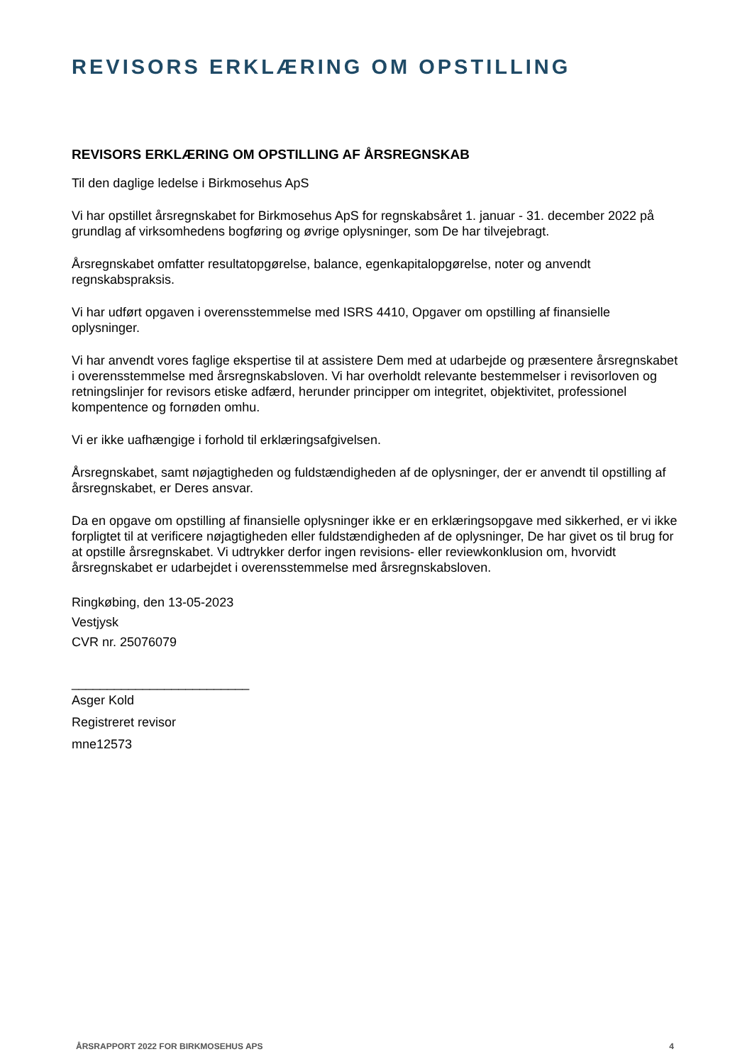REVISORS ERKLÆRING OM OPSTILLING
REVISORS ERKLÆRING OM OPSTILLING AF ÅRSREGNSKAB
Til den daglige ledelse i Birkmosehus ApS
Vi har opstillet årsregnskabet for Birkmosehus ApS for regnskabsåret 1. januar - 31. december 2022 på grundlag af virksomhedens bogføring og øvrige oplysninger, som De har tilvejebragt.
Årsregnskabet omfatter resultatopgørelse, balance, egenkapitalopgørelse, noter og anvendt regnskabspraksis.
Vi har udført opgaven i overensstemmelse med ISRS 4410, Opgaver om opstilling af finansielle oplysninger.
Vi har anvendt vores faglige ekspertise til at assistere Dem med at udarbejde og præsentere årsregnskabet i overensstemmelse med årsregnskabsloven. Vi har overholdt relevante bestemmelser i revisorloven og retningslinjer for revisors etiske adfærd, herunder principper om integritet, objektivitet, professionel kompentence og fornøden omhu.
Vi er ikke uafhængige i forhold til erklæringsafgivelsen.
Årsregnskabet, samt nøjagtigheden og fuldstændigheden af de oplysninger, der er anvendt til opstilling af årsregnskabet, er Deres ansvar.
Da en opgave om opstilling af finansielle oplysninger ikke er en erklæringsopgave med sikkerhed, er vi ikke forpligtet til at verificere nøjagtigheden eller fuldstændigheden af de oplysninger, De har givet os til brug for at opstille årsregnskabet. Vi udtrykker derfor ingen revisions- eller reviewkonklusion om, hvorvidt årsregnskabet er udarbejdet i overensstemmelse med årsregnskabsloven.
Ringkøbing, den 13-05-2023
Vestjysk
CVR nr. 25076079
_________________________
Asger Kold
Registreret revisor
mne12573
ÅRSRAPPORT 2022 FOR BIRKMOSEHUS APS 4